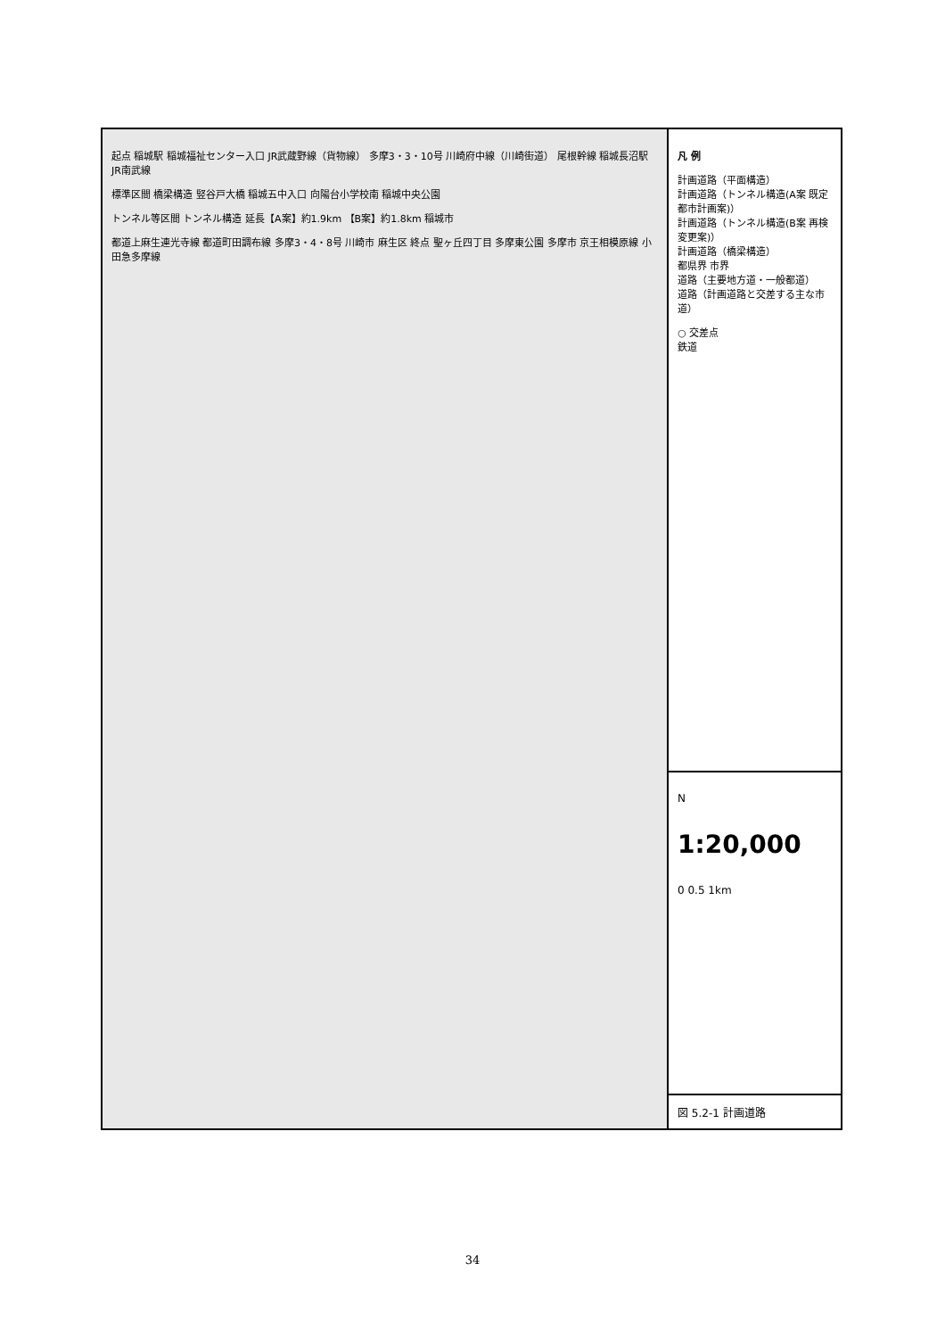起点 稲城駅 稲城福祉センター入口 JR武蔵野線（貨物線） 多摩3・3・10号 川崎府中線（川崎街道） 尾根幹線 稲城長沼駅 JR南武線
標準区間 橋梁構造 竪谷戸大橋 稲城五中入口 向陽台小学校南 稲城中央公園
トンネル等区間 トンネル構造 延長【A案】約1.9km 【B案】約1.8km 稲城市
都道上麻生連光寺線 都道町田調布線 多摩3・4・8号 川崎市 麻生区 終点 聖ヶ丘四丁目 多摩東公園 多摩市 京王相模原線 小田急多摩線
凡 例
計画道路（平面構造）
計画道路（トンネル構造(A案 既定都市計画案)）
計画道路（トンネル構造(B案 再検変更案)）
計画道路（橋梁構造）
都県界 市界
道路（主要地方道・一般都道）
道路（計画道路と交差する主な市道）
○ 交差点
鉄道
N
1:20,000
0 0.5 1km
図 5.2-1 計画道路
34